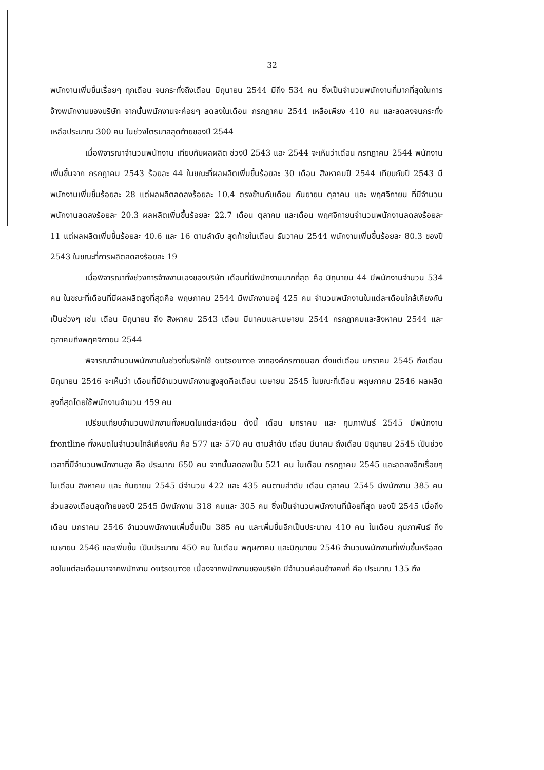32
พนักงานเพิ่มขึ้นเรื่อยๆ ทุกเดือน จนกระทั่งถึงเดือน มิถุนายน 2544 มีถึง 534 คน ซึ่งเป็นจำนวนพนักงานที่มากที่สุดในการจ้างพนักงานของบริษัท จากนั้นพนักงานจะค่อยๆ ลดลงในเดือน กรกฎาคม 2544 เหลือเพียง 410 คน และลดลงจนกระทั่งเหลือประมาณ 300 คน ในช่วงไตรมาสสุดท้ายของปี 2544
เมื่อพิจารณาจำนวนพนักงาน เทียบกับผลผลิต ช่วงปี 2543 และ 2544 จะเห็นว่าเดือน กรกฎาคม 2544 พนักงานเพิ่มขึ้นจาก กรกฎาคม 2543 ร้อยละ 44 ในขณะที่ผลผลิตเพิ่มขึ้นร้อยละ 30 เดือน สิงหาคมปี 2544 เทียบกับปี 2543 มีพนักงานเพิ่มขึ้นร้อยละ 28 แต่ผลผลิตลดลงร้อยละ 10.4 ตรงข้ามกับเดือน กันยายน ตุลาคม และ พฤศจิกายน ที่มีจำนวนพนักงานลดลงร้อยละ 20.3 ผลผลิตเพิ่มขึ้นร้อยละ 22.7 เดือน ตุลาคม และเดือน พฤศจิกายนจำนวนพนักงานลดลงร้อยละ 11 แต่ผลผลิตเพิ่มขึ้นร้อยละ 40.6 และ 16 ตามลำดับ สุดท้ายในเดือน ธันวาคม 2544 พนักงานเพิ่มขึ้นร้อยละ 80.3 ของปี 2543 ในขณะที่การผลิตลดลงร้อยละ 19
เมื่อพิจารณาทั้งช่วงการจ้างงานเองของบริษัท เดือนที่มีพนักงานมากที่สุด คือ มิถุนายน 44 มีพนักงานจำนวน 534 คน ในขณะที่เดือนที่มีผลผลิตสูงที่สุดคือ พฤษภาคม 2544 มีพนักงานอยู่ 425 คน จำนวนพนักงานในแต่ละเดือนใกล้เคียงกัน เป็นช่วงๆ เช่น เดือน มิถุนายน ถึง สิงหาคม 2543 เดือน มีนาคมและเมษายน 2544 กรกฎาคมและสิงหาคม 2544 และตุลาคมถึงพฤศจิกายน 2544
พิจารณาจำนวนพนักงานในช่วงที่บริษัทใช้ outsource จากองค์กรภายนอก ตั้งแต่เดือน มกราคม 2545 ถึงเดือน มิถุนายน 2546 จะเห็นว่า เดือนที่มีจำนวนพนักงานสูงสุดคือเดือน เมษายน 2545 ในขณะที่เดือน พฤษภาคม 2546 ผลผลิตสูงที่สุดโดยใช้พนักงานจำนวน 459 คน
เปรียบเทียบจำนวนพนักงานทั้งหมดในแต่ละเดือน ดังนี้ เดือน มกราคม และ กุมภาพันธ์ 2545 มีพนักงาน frontline ทั้งหมดในจำนวนใกล้เคียงกัน คือ 577 และ 570 คน ตามลำดับ เดือน มีนาคม ถึงเดือน มิถุนายน 2545 เป็นช่วงเวลาที่มีจำนวนพนักงานสูง คือ ประมาณ 650 คน จากนั้นลดลงเป็น 521 คน ในเดือน กรกฎาคม 2545 และลดลงอีกเรื่อยๆ ในเดือน สิงหาคม และ กันยายน 2545 มีจำนวน 422 และ 435 คนตามลำดับ เดือน ตุลาคม 2545 มีพนักงาน 385 คน ส่วนสองเดือนสุดท้ายของปี 2545 มีพนักงาน 318 คนและ 305 คน ซึ่งเป็นจำนวนพนักงานที่น้อยที่สุด ของปี 2545 เมื่อถึงเดือน มกราคม 2546 จำนวนพนักงานเพิ่มขึ้นเป็น 385 คน และเพิ่มขึ้นอีกเป็นประมาณ 410 คน ในเดือน กุมภาพันธ์ ถึง เมษายน 2546 และเพิ่มขึ้น เป็นประมาณ 450 คน ในเดือน พฤษภาคม และมิถุนายน 2546 จำนวนพนักงานที่เพิ่มขึ้นหรือลดลงในแต่ละเดือนมาจากพนักงาน outsource เนื่องจากพนักงานของบริษัท มีจำนวนค่อนข้างคงที่ คือ ประมาณ 135 ถึง